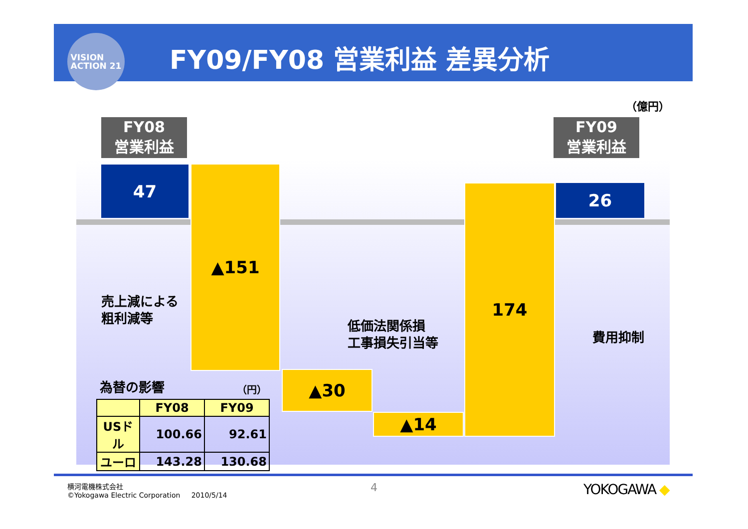VISION
ACTION 21
FY09/FY08 営業利益 差異分析
（億円）
FY08
営業利益
FY09
営業利益
47 ▲151
▲30
▲14
174 26
売上減による
粗利減等
低価法関係損
工事損失引当等
費用抑制
為替の影響 （円）
| | FY08 | FY09 |
| --- | --- | --- |
| USドル | 100.66 | 92.61 |
| ユーロ | 143.28 | 130.68 |
横河電機株式会社
©Yokogawa Electric Corporation 2010/5/14
4 YOKOGAWA ◆